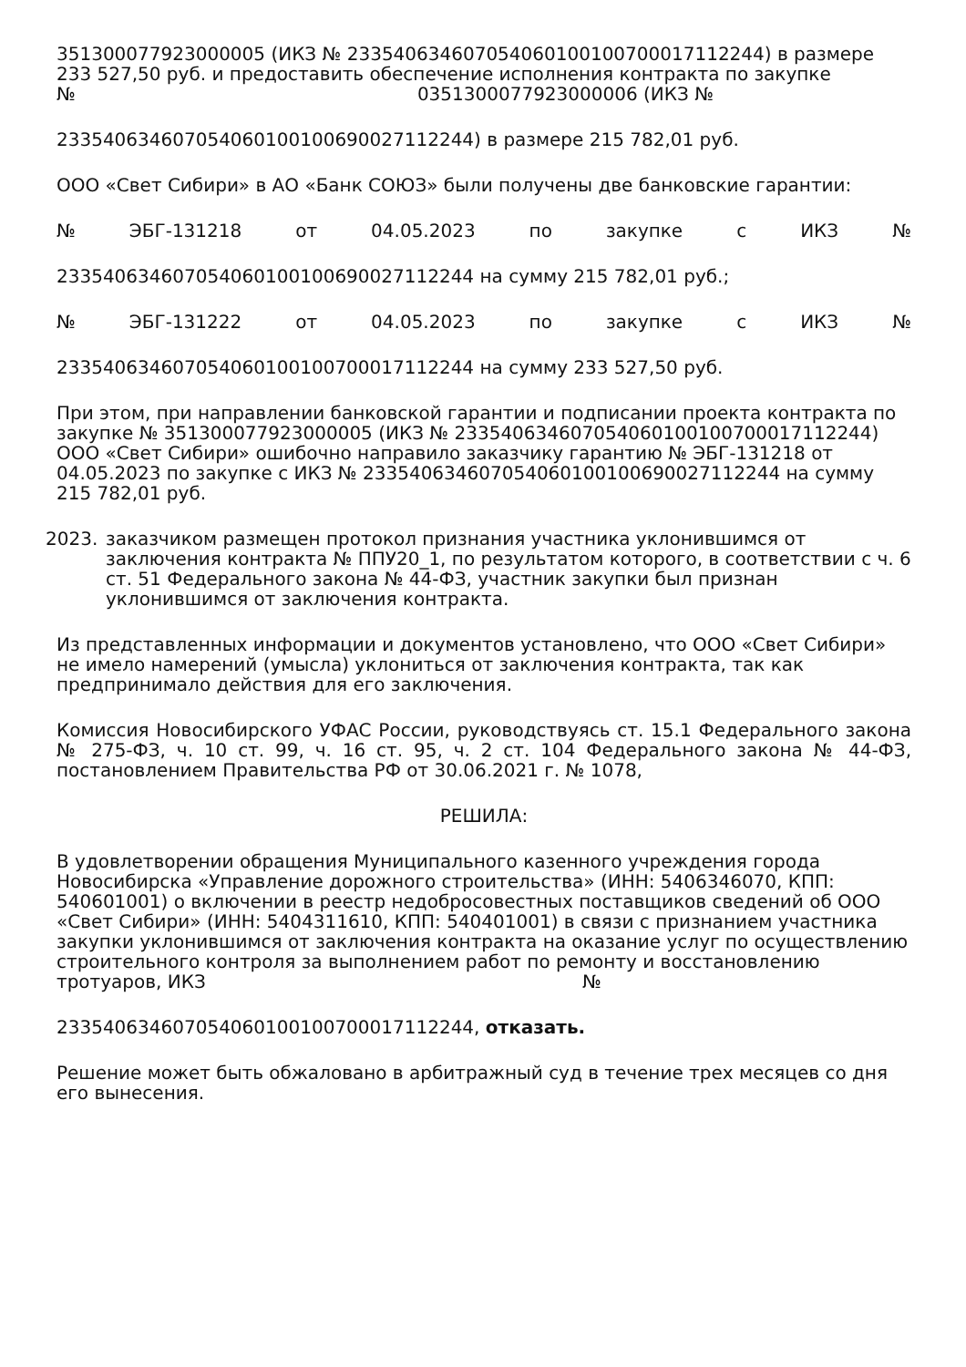351300077923000005 (ИКЗ № 233540634607054060100100700017112244) в размере 233 527,50 руб. и предоставить обеспечение исполнения контракта по закупке
№ 0351300077923000006 (ИКЗ №
233540634607054060100100690027112244) в размере 215 782,01 руб.
ООО «Свет Сибири» в АО «Банк СОЮЗ» были получены две банковские гарантии:
№ ЭБГ-131218 от 04.05.2023 по закупке с ИКЗ №
233540634607054060100100690027112244 на сумму 215 782,01 руб.;
№ ЭБГ-131222 от 04.05.2023 по закупке с ИКЗ №
233540634607054060100100700017112244 на сумму 233 527,50 руб.
При этом, при направлении банковской гарантии и подписании проекта контракта по закупке № 351300077923000005 (ИКЗ № 233540634607054060100100700017112244) ООО «Свет Сибири» ошибочно направило заказчику гарантию № ЭБГ-131218 от 04.05.2023 по закупке с ИКЗ № 233540634607054060100100690027112244 на сумму 215 782,01 руб.
2023. заказчиком размещен протокол признания участника уклонившимся от заключения контракта № ППУ20_1, по результатом которого, в соответствии с ч. 6 ст. 51 Федерального закона № 44-ФЗ, участник закупки был признан уклонившимся от заключения контракта.
Из представленных информации и документов установлено, что ООО «Свет Сибири» не имело намерений (умысла) уклониться от заключения контракта, так как предпринимало действия для его заключения.
Комиссия Новосибирского УФАС России, руководствуясь ст. 15.1 Федерального закона № 275-ФЗ, ч. 10 ст. 99, ч. 16 ст. 95, ч. 2 ст. 104 Федерального закона № 44-ФЗ, постановлением Правительства РФ от 30.06.2021 г. № 1078,
РЕШИЛА:
В удовлетворении обращения Муниципального казенного учреждения города Новосибирска «Управление дорожного строительства» (ИНН: 5406346070, КПП: 540601001) о включении в реестр недобросовестных поставщиков сведений об ООО «Свет Сибири» (ИНН: 5404311610, КПП: 540401001) в связи с признанием участника закупки уклонившимся от заключения контракта на оказание услуг по осуществлению строительного контроля за выполнением работ по ремонту и восстановлению тротуаров, ИКЗ №
233540634607054060100100700017112244, отказать.
Решение может быть обжаловано в арбитражный суд в течение трех месяцев со дня его вынесения.